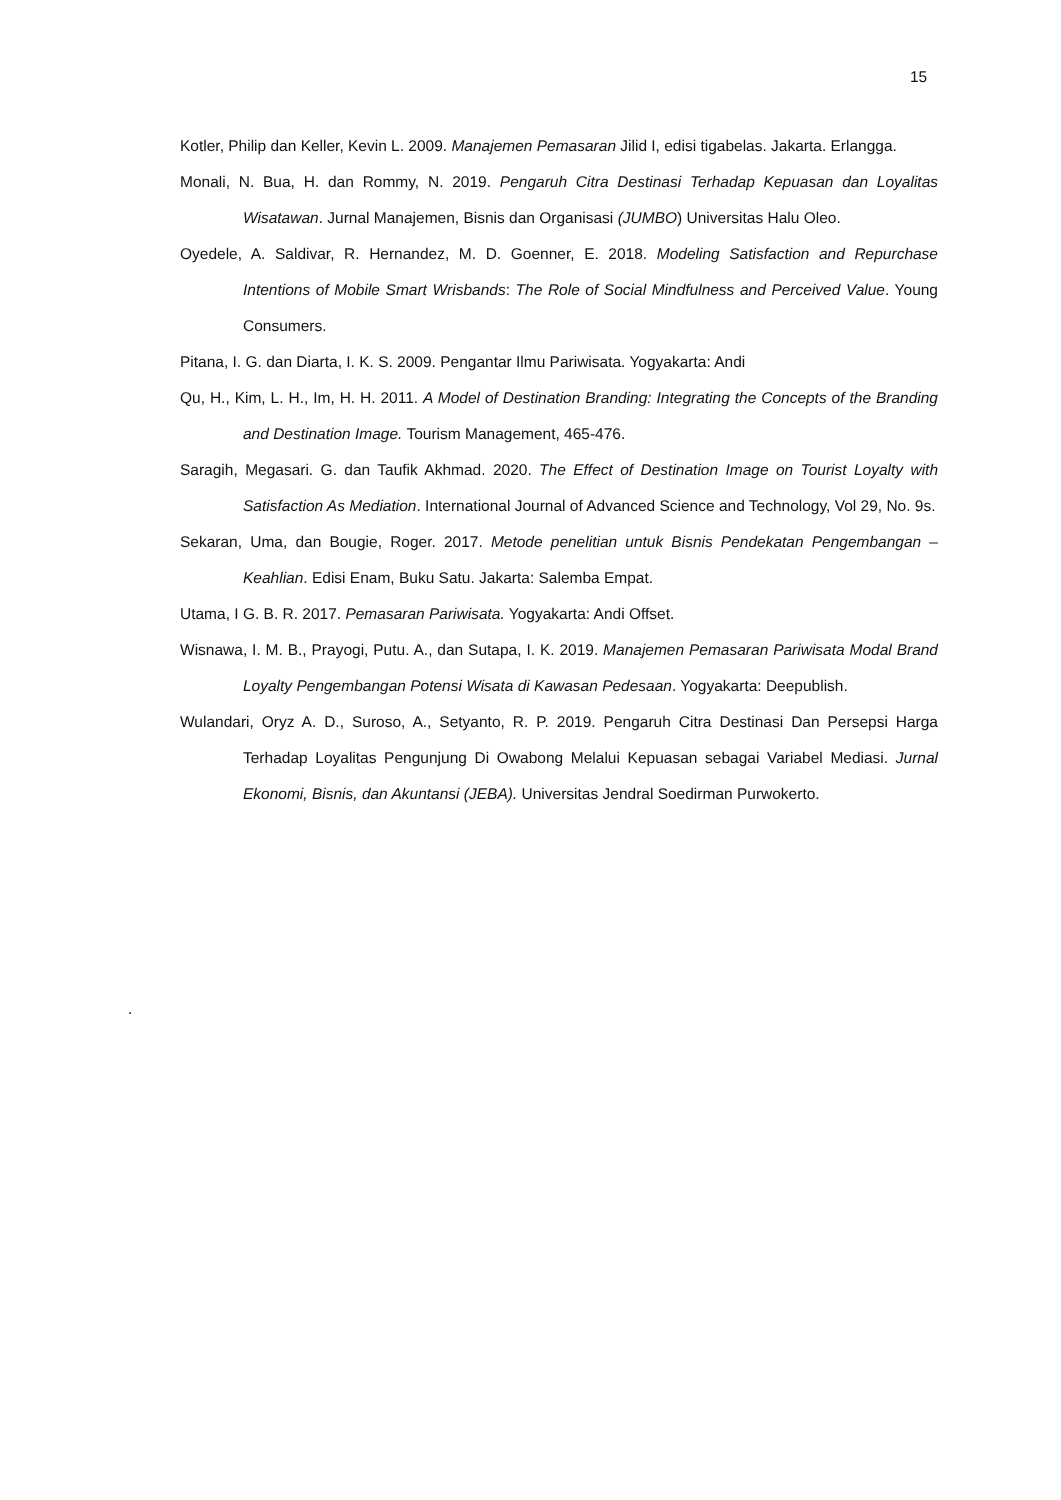15
Kotler, Philip dan Keller, Kevin L. 2009. Manajemen Pemasaran Jilid I, edisi tigabelas. Jakarta. Erlangga.
Monali, N. Bua, H. dan Rommy, N. 2019. Pengaruh Citra Destinasi Terhadap Kepuasan dan Loyalitas Wisatawan. Jurnal Manajemen, Bisnis dan Organisasi (JUMBO) Universitas Halu Oleo.
Oyedele, A. Saldivar, R. Hernandez, M. D. Goenner, E. 2018. Modeling Satisfaction and Repurchase Intentions of Mobile Smart Wrisbands: The Role of Social Mindfulness and Perceived Value. Young Consumers.
Pitana, I. G. dan Diarta, I. K. S. 2009. Pengantar Ilmu Pariwisata. Yogyakarta: Andi
Qu, H., Kim, L. H., Im, H. H. 2011. A Model of Destination Branding: Integrating the Concepts of the Branding and Destination Image. Tourism Management, 465-476.
Saragih, Megasari. G. dan Taufik Akhmad. 2020. The Effect of Destination Image on Tourist Loyalty with Satisfaction As Mediation. International Journal of Advanced Science and Technology, Vol 29, No. 9s.
Sekaran, Uma, dan Bougie, Roger. 2017. Metode penelitian untuk Bisnis Pendekatan Pengembangan –Keahlian. Edisi Enam, Buku Satu. Jakarta: Salemba Empat.
Utama, I G. B. R. 2017. Pemasaran Pariwisata. Yogyakarta: Andi Offset.
Wisnawa, I. M. B., Prayogi, Putu. A., dan Sutapa, I. K. 2019. Manajemen Pemasaran Pariwisata Modal Brand Loyalty Pengembangan Potensi Wisata di Kawasan Pedesaan. Yogyakarta: Deepublish.
Wulandari, Oryz A. D., Suroso, A., Setyanto, R. P. 2019. Pengaruh Citra Destinasi Dan Persepsi Harga Terhadap Loyalitas Pengunjung Di Owabong Melalui Kepuasan sebagai Variabel Mediasi. Jurnal Ekonomi, Bisnis, dan Akuntansi (JEBA). Universitas Jendral Soedirman Purwokerto.
.